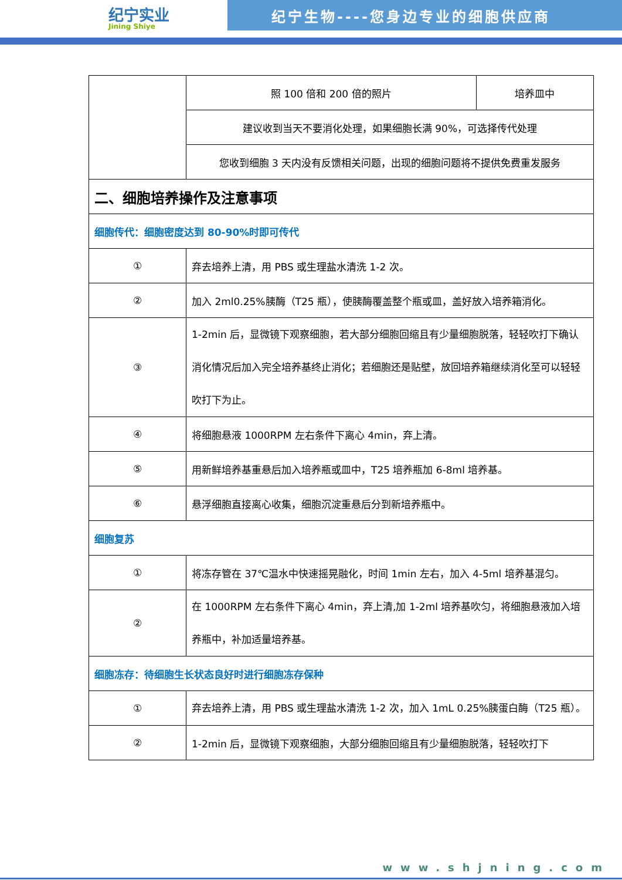纪宁实业
Jining Shiye
纪宁生物----您身边专业的细胞供应商
| | 照 100 倍和 200 倍的照片 | 培养皿中 |
| | 建议收到当天不要消化处理，如果细胞长满 90%，可选择传代处理 | |
| | 您收到细胞 3 天内没有反馈相关问题，出现的细胞问题将不提供免费重发服务 | |
| 二、细胞培养操作及注意事项 | | |
| 细胞传代：细胞密度达到 80-90%时即可传代 | | |
| ① | 弃去培养上清，用 PBS 或生理盐水清洗 1-2 次。 | |
| ② | 加入 2ml0.25%胰酶（T25 瓶），使胰酶覆盖整个瓶或皿，盖好放入培养箱消化。 | |
| ③ | 1-2min 后，显微镜下观察细胞，若大部分细胞回缩且有少量细胞脱落，轻轻吹打下确认消化情况后加入完全培养基终止消化；若细胞还是贴壁，放回培养箱继续消化至可以轻轻吹打下为止。 | |
| ④ | 将细胞悬液 1000RPM 左右条件下离心 4min，弃上清。 | |
| ⑤ | 用新鲜培养基重悬后加入培养瓶或皿中，T25 培养瓶加 6-8ml 培养基。 | |
| ⑥ | 悬浮细胞直接离心收集，细胞沉淀重悬后分到新培养瓶中。 | |
| 细胞复苏 | | |
| ① | 将冻存管在 37℃温水中快速摇晃融化，时间 1min 左右，加入 4-5ml 培养基混匀。 | |
| ② | 在 1000RPM 左右条件下离心 4min，弃上清,加 1-2ml 培养基吹匀，将细胞悬液加入培养瓶中，补加适量培养基。 | |
| 细胞冻存：待细胞生长状态良好时进行细胞冻存保种 | | |
| ① | 弃去培养上清，用 PBS 或生理盐水清洗 1-2 次，加入 1mL 0.25%胰蛋白酶（T25 瓶）。 | |
| ② | 1-2min 后，显微镜下观察细胞，大部分细胞回缩且有少量细胞脱落，轻轻吹打下 | |
www.shjning.com